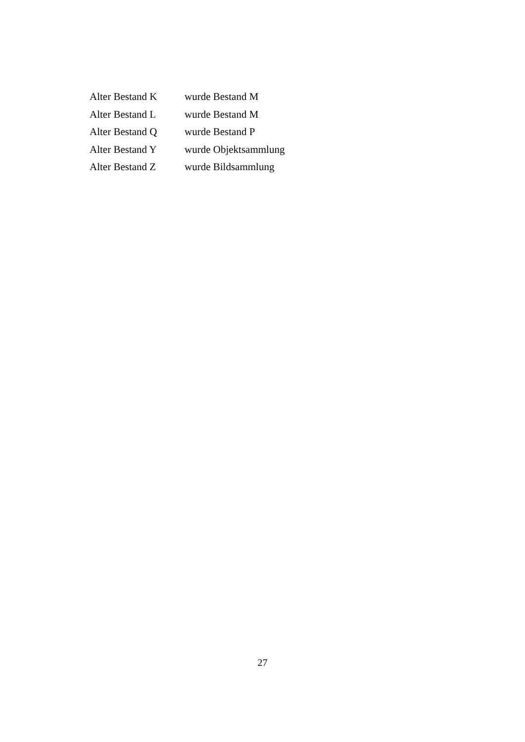Alter Bestand K wurde Bestand M
Alter Bestand L wurde Bestand M
Alter Bestand Q wurde Bestand P
Alter Bestand Y wurde Objektsammlung
Alter Bestand Z wurde Bildsammlung
27